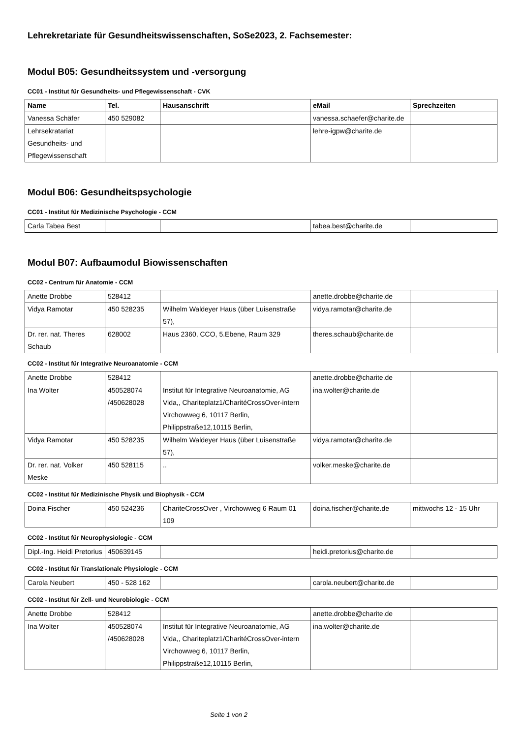Lehrekretariate für Gesundheitswissenschaften, SoSe2023, 2. Fachsemester:
Modul B05: Gesundheitssystem und -versorgung
CC01 - Institut für Gesundheits- und Pflegewissenschaft - CVK
| Name | Tel. | Hausanschrift | eMail | Sprechzeiten |
| --- | --- | --- | --- | --- |
| Vanessa Schäfer | 450 529082 | | vanessa.schaefer@charite.de | |
| Lehrsekratariat Gesundheits- und Pflegewissenschaft | | | lehre-igpw@charite.de | |
Modul B06: Gesundheitspsychologie
CC01 - Institut für Medizinische Psychologie - CCM
| Carla Tabea Best | | | tabea.best@charite.de | |
Modul B07: Aufbaumodul Biowissenschaften
CC02 - Centrum für Anatomie - CCM
| Anette Drobbe | 528412 | | anette.drobbe@charite.de | |
| Vidya Ramotar | 450 528235 | Wilhelm Waldeyer Haus (über Luisenstraße 57), | vidya.ramotar@charite.de | |
| Dr. rer. nat. Theres Schaub | 628002 | Haus 2360, CCO, 5.Ebene, Raum 329 | theres.schaub@charite.de | |
CC02 - Institut für Integrative Neuroanatomie - CCM
| Anette Drobbe | 528412 | | anette.drobbe@charite.de | |
| Ina Wolter | 450528074 /450628028 | Institut für Integrative Neuroanatomie, AG Vida,, Chariteplatz1/CharitéCrossOver-intern Virchowweg 6, 10117 Berlin, Philippstraße12,10115 Berlin, | ina.wolter@charite.de | |
| Vidya Ramotar | 450 528235 | Wilhelm Waldeyer Haus (über Luisenstraße 57), | vidya.ramotar@charite.de | |
| Dr. rer. nat. Volker Meske | 450 528115 | .. | volker.meske@charite.de | |
CC02 - Institut für Medizinische Physik und Biophysik - CCM
| Doina Fischer | 450 524236 | ChariteCrossOver , Virchowweg 6 Raum 01 109 | doina.fischer@charite.de | mittwochs 12 - 15 Uhr |
CC02 - Institut für Neurophysiologie - CCM
| Dipl.-Ing. Heidi Pretorius | 450639145 | | heidi.pretorius@charite.de | |
CC02 - Institut für Translationale Physiologie - CCM
| Carola Neubert | 450 - 528 162 | | carola.neubert@charite.de | |
CC02 - Institut für Zell- und Neurobiologie - CCM
| Anette Drobbe | 528412 | | anette.drobbe@charite.de | |
| Ina Wolter | 450528074 /450628028 | Institut für Integrative Neuroanatomie, AG Vida,, Chariteplatz1/CharitéCrossOver-intern Virchowweg 6, 10117 Berlin, Philippstraße12,10115 Berlin, | ina.wolter@charite.de | |
Seite 1 von 2